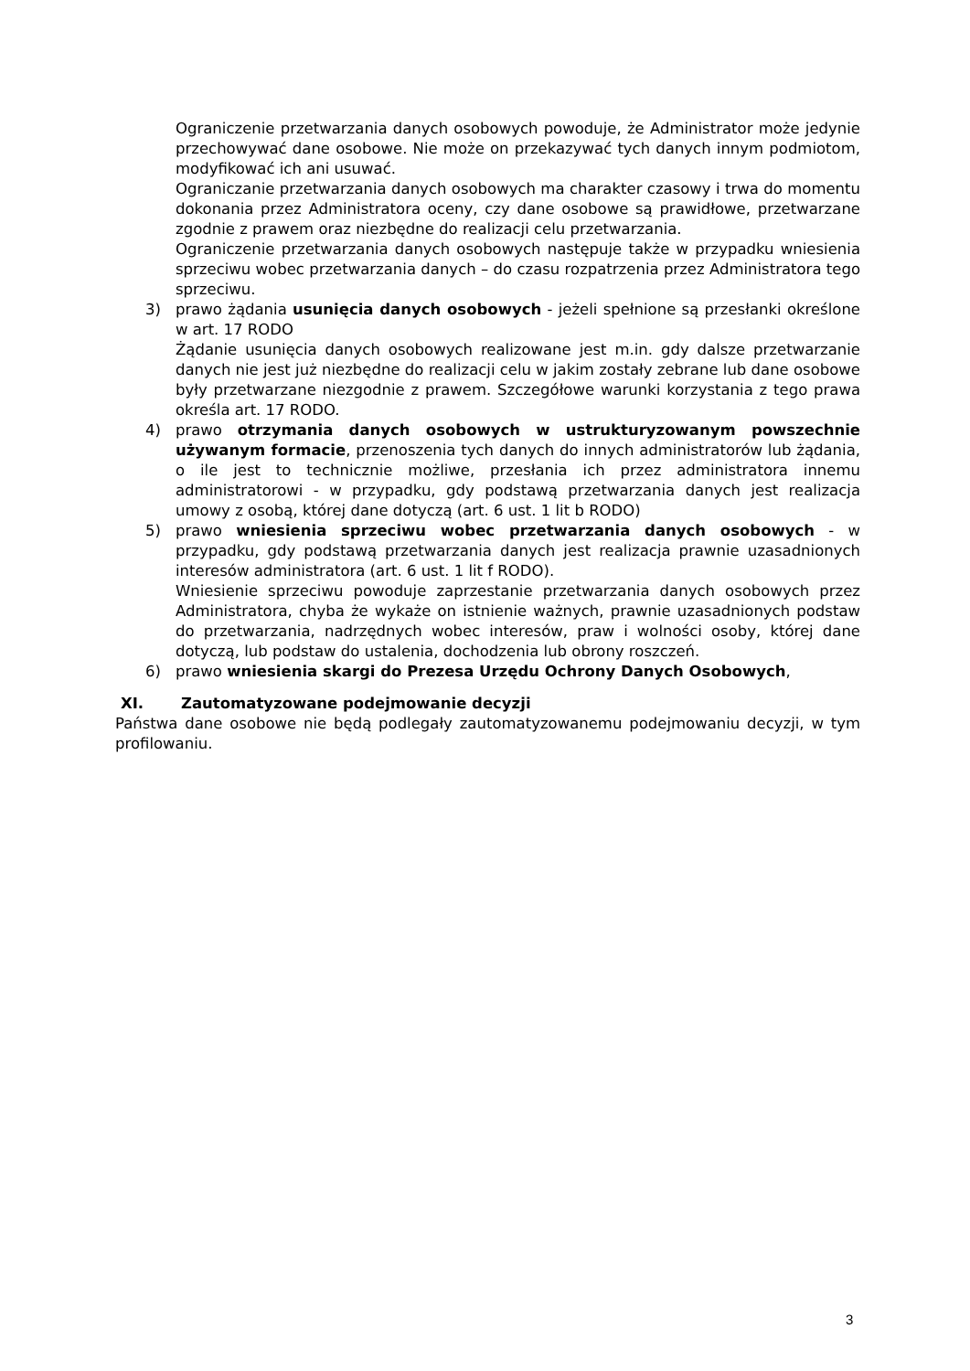Ograniczenie przetwarzania danych osobowych powoduje, że Administrator może jedynie przechowywać dane osobowe. Nie może on przekazywać tych danych innym podmiotom, modyfikować ich ani usuwać.
Ograniczanie przetwarzania danych osobowych ma charakter czasowy i trwa do momentu dokonania przez Administratora oceny, czy dane osobowe są prawidłowe, przetwarzane zgodnie z prawem oraz niezbędne do realizacji celu przetwarzania.
Ograniczenie przetwarzania danych osobowych następuje także w przypadku wniesienia sprzeciwu wobec przetwarzania danych – do czasu rozpatrzenia przez Administratora tego sprzeciwu.
3) prawo żądania usunięcia danych osobowych - jeżeli spełnione są przesłanki określone w art. 17 RODO
Żądanie usunięcia danych osobowych realizowane jest m.in. gdy dalsze przetwarzanie danych nie jest już niezbędne do realizacji celu w jakim zostały zebrane lub dane osobowe były przetwarzane niezgodnie z prawem. Szczegółowe warunki korzystania z tego prawa określa art. 17 RODO.
4) prawo otrzymania danych osobowych w ustrukturyzowanym powszechnie używanym formacie, przenoszenia tych danych do innych administratorów lub żądania, o ile jest to technicznie możliwe, przesłania ich przez administratora innemu administratorowi - w przypadku, gdy podstawą przetwarzania danych jest realizacja umowy z osobą, której dane dotyczą (art. 6 ust. 1 lit b RODO)
5) prawo wniesienia sprzeciwu wobec przetwarzania danych osobowych - w przypadku, gdy podstawą przetwarzania danych jest realizacja prawnie uzasadnionych interesów administratora (art. 6 ust. 1 lit f RODO).
Wniesienie sprzeciwu powoduje zaprzestanie przetwarzania danych osobowych przez Administratora, chyba że wykaże on istnienie ważnych, prawnie uzasadnionych podstaw do przetwarzania, nadrzędnych wobec interesów, praw i wolności osoby, której dane dotyczą, lub podstaw do ustalenia, dochodzenia lub obrony roszczeń.
6) prawo wniesienia skargi do Prezesa Urzędu Ochrony Danych Osobowych,
XI. Zautomatyzowane podejmowanie decyzji
Państwa dane osobowe nie będą podlegały zautomatyzowanemu podejmowaniu decyzji, w tym profilowaniu.
3